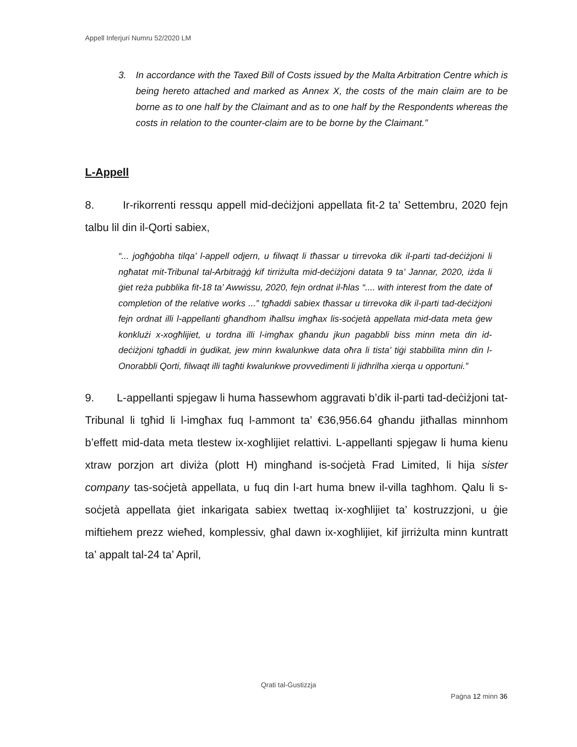Appell Inferjuri Numru 52/2020 LM
3. In accordance with the Taxed Bill of Costs issued by the Malta Arbitration Centre which is being hereto attached and marked as Annex X, the costs of the main claim are to be borne as to one half by the Claimant and as to one half by the Respondents whereas the costs in relation to the counter-claim are to be borne by the Claimant.”
L-Appell
8. Ir-rikorrenti ressqu appell mid-deċiżjoni appellata fit-2 ta’ Settembru, 2020 fejn talbu lil din il-Qorti sabiex,
“... jogħġobha tilqa’ l-appell odjern, u filwaqt li tħassar u tirrevoka dik il-parti tad-deċiżjoni li ngħatat mit-Tribunal tal-Arbitraġġ kif tirriżulta mid-deċiżjoni datata 9 ta’ Jannar, 2020, iżda li ġiet reża pubblika fit-18 ta’ Awwissu, 2020, fejn ordnat il-ħlas “.... with interest from the date of completion of the relative works ...” tgħaddi sabiex tħassar u tirrevoka dik il-parti tad-deċiżjoni fejn ordnat illi l-appellanti għandhom iħallsu imgħax lis-soċjetà appellata mid-data meta ġew konklużi x-xogħlijiet, u tordna illi l-imgħax għandu jkun pagabbli biss minn meta din id-deċiżjoni tgħaddi in ġudikat, jew minn kwalunkwe data oħra li tista’ tiġi stabbilita minn din l-Onorabbli Qorti, filwaqt illi tagħti kwalunkwe provvedimenti li jidhrilha xierqa u opportuni.”
9. L-appellanti spjegaw li huma ħassewhom aggravati b’dik il-parti tad-deċiżjoni tat-Tribunal li tgħid li l-imgħax fuq l-ammont ta’ €36,956.64 għandu jitħallas minnhom b’effett mid-data meta tlestew ix-xogħlijiet relattivi. L-appellanti spjegaw li huma kienu xtraw porzjon art diviża (plott H) mingħand is-soċjetà Frad Limited, li hija sister company tas-soċjetà appellata, u fuq din l-art huma bnew il-villa tagħhom. Qalu li s-soċjetà appellata ġiet inkarigata sabiex twettaq ix-xogħlijiet ta’ kostruzzjoni, u ġie miftiehem prezz wieħed, komplessiv, għal dawn ix-xogħlijiet, kif jirriżulta minn kuntratt ta’ appalt tal-24 ta’ April,
Qrati tal-Ġustizzja
Paġna 12 minn 36